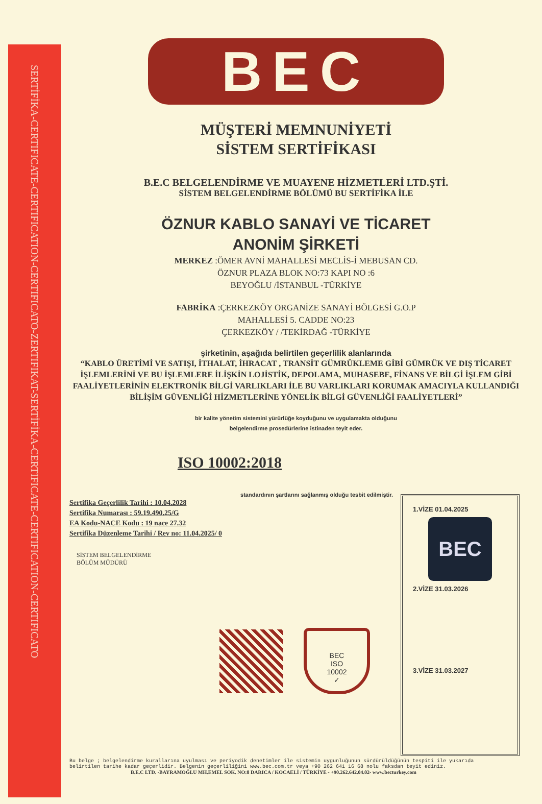SERTİFİKA-CERTIFICATE-CERTIFICATION-CERTIFICATO-ZERTIFIKAT-SERTİFİKA-CERTIFICATE-CERTIFICATION-CERTIFICATO
BEC
MÜŞTERİ MEMNUNİYETİ
SİSTEM SERTİFİKASI
B.E.C BELGELENDİRME VE MUAYENE HİZMETLERİ LTD.ŞTİ.
SİSTEM BELGELENDİRME BÖLÜMÜ BU SERTİFİKA İLE
ÖZNUR KABLO SANAYİ VE TİCARET
ANONİM ŞİRKETİ
MERKEZ :ÖMER AVNİ MAHALLESİ MECLİS-İ MEBUSAN CD.
ÖZNUR PLAZA BLOK NO:73 KAPI NO :6
BEYOĞLU /İSTANBUL -TÜRKİYE
FABRİKA :ÇERKEZKÖY ORGANİZE SANAYİ BÖLGESİ G.O.P
MAHALLESİ 5. CADDE NO:23
ÇERKEZKÖY / /TEKİRDAĞ -TÜRKİYE
şirketinin, aşağıda belirtilen geçerlilik alanlarında
“KABLO ÜRETİMİ VE SATIŞI, İTHALAT, İHRACAT , TRANSİT GÜMRÜKLEME GİBİ GÜMRÜK VE DIŞ TİCARET İŞLEMLERİNİ VE BU İŞLEMLERE İLİŞKİN LOJİSTİK, DEPOLAMA, MUHASEBE, FİNANS VE BİLGİ İŞLEM GİBİ FAALİYETLERİNİN ELEKTRONİK BİLGİ VARLIKLARI İLE BU VARLIKLARI KORUMAK AMACIYLA KULLANDIĞI BİLİŞİM GÜVENLİĞİ HİZMETLERİNE YÖNELİK BİLGİ GÜVENLİĞİ FAALİYETLERİ”
bir kalite yönetim sistemini yürürlüğe koyduğunu ve uygulamakta olduğunu
belgelendirme prosedürlerine istinaden teyit eder.
ISO 10002:2018
standardının şartlarını sağlanmış olduğu tesbit edilmiştir.
Sertifika Geçerlilik Tarihi : 10.04.2028
Sertifika Numarası : 59.19.490.25/G
EA Kodu-NACE Kodu : 19 nace 27.32
Sertifika Düzenleme Tarihi / Rev no: 11.04.2025/ 0
SİSTEM BELGELENDİRME
BÖLÜM MÜDÜRÜ
BEC
ISO
10002
✓
1.VİZE 01.04.2025
BEC
2.VİZE 31.03.2026
3.VİZE 31.03.2027
Bu belge ; belgelendirme kurallarına uyulması ve periyodik denetimler ile sistemin uygunluğunun sürdürüldüğünün tespiti ile yukarıda belirtilen tarihe kadar geçerlidir. Belgenin geçerliliğini www.bec.com.tr veya +90 262 641 16 68 nolu faksdan teyit ediniz.
B.E.C LTD. -BAYRAMOĞLU MH.EMEL SOK. NO:8 DARICA / KOCAELİ / TÜRKİYE - +90.262.642.04.02- www.becturkey.com